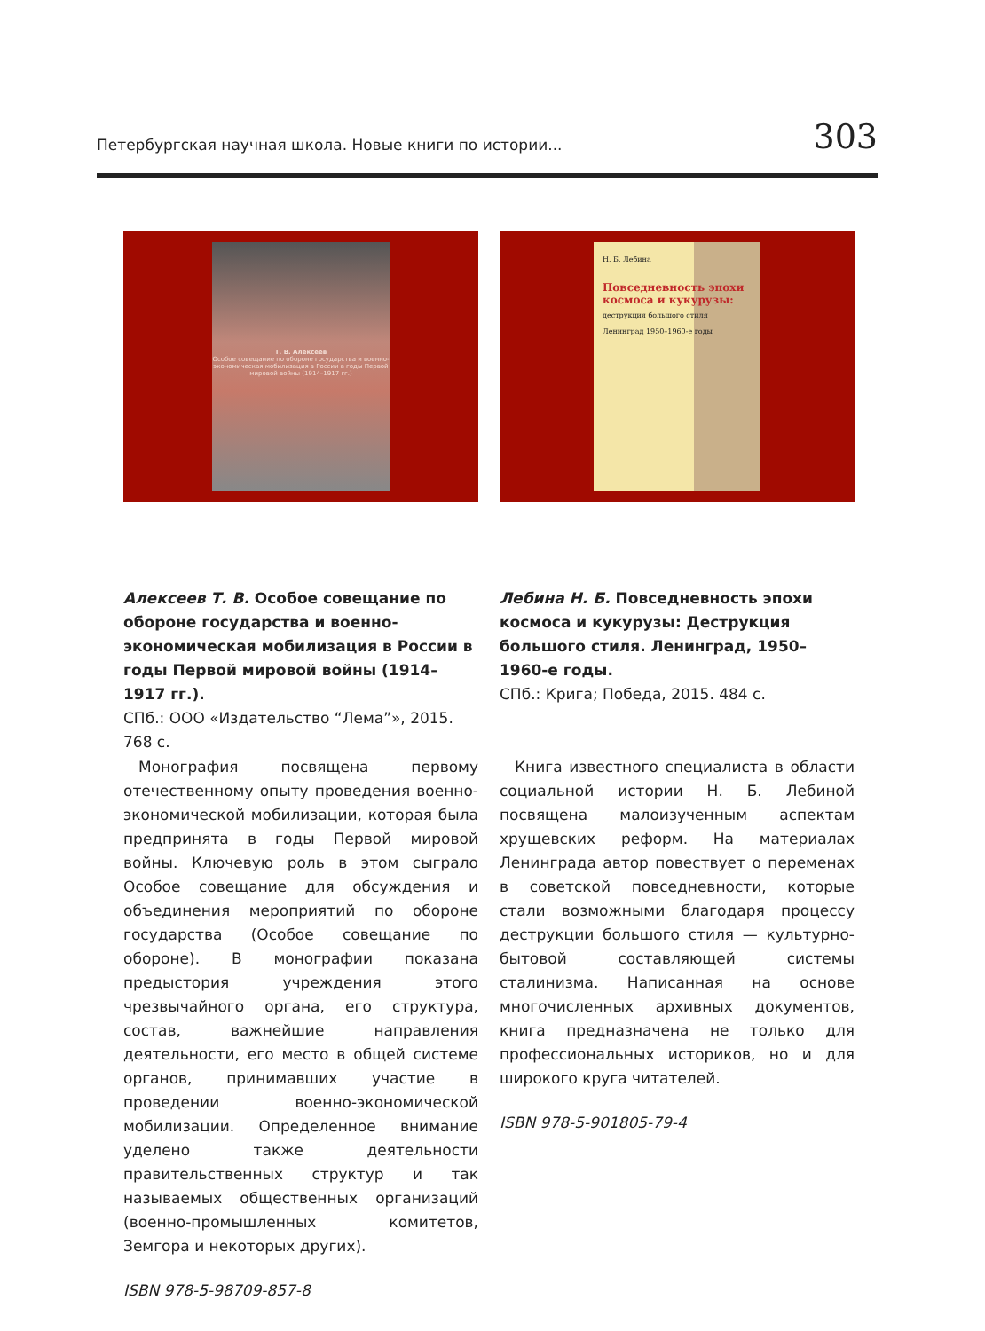Петербургская научная школа. Новые книги по истории... 303
Т. В. Алексеев
Особое совещание по обороне государства и военно-экономическая мобилизация в России в годы Первой мировой войны (1914–1917 гг.)
Алексеев Т. В. Особое совещание по обороне государства и военно-экономическая мобилизация в России в годы Первой мировой войны (1914–1917 гг.).
СПб.: ООО «Издательство “Лема”», 2015. 768 с.
 Монография посвящена первому отечественному опыту проведения военно-экономической мобилизации, которая была предпринята в годы Первой мировой войны. Ключевую роль в этом сыграло Особое совещание для обсуждения и объединения мероприятий по обороне государства (Особое совещание по обороне). В монографии показана предыстория учреждения этого чрезвычайного органа, его структура, состав, важнейшие направления деятельности, его место в общей системе органов, принимавших участие в проведении военно-экономической мобилизации. Определенное внимание уделено также деятельности правительственных структур и так называемых общественных организаций (военно-промышленных комитетов, Земгора и некоторых других).
ISBN 978-5-98709-857-8
Н. Б. Лебина
Повседневность эпохи космоса и кукурузы:
деструкция большого стиля
Ленинград 1950–1960-е годы
Лебина Н. Б. Повседневность эпохи космоса и кукурузы: Деструкция большого стиля. Ленинград, 1950–1960-е годы.
СПб.: Крига; Победа, 2015. 484 с.
 Книга известного специалиста в области социальной истории Н. Б. Лебиной посвящена малоизученным аспектам хрущевских реформ. На материалах Ленинграда автор повествует о переменах в советской повседневности, которые стали возможными благодаря процессу деструкции большого стиля — культурно-бытовой составляющей системы сталинизма. Написанная на основе многочисленных архивных документов, книга предназначена не только для профессиональных историков, но и для широкого круга читателей.
ISBN 978-5-901805-79-4